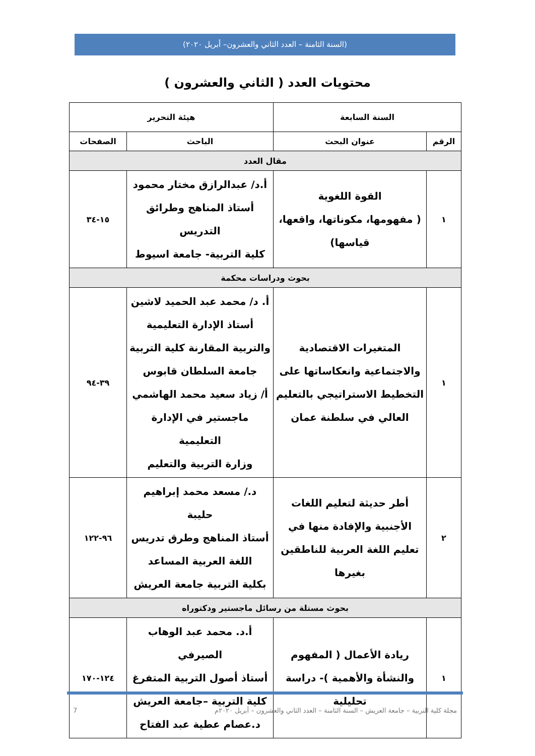(السنة الثامنة – العدد الثاني والعشرون– أبريل ٢٠٢٠)
محتويات العدد ( الثاني والعشرون )
| السنة السابعة | | هيئة التحرير | |
| --- | --- | --- | --- |
| الرقم | عنوان البحث | الباحث | الصفحات |
| مقال العدد | | | |
| ١ | القوة اللغوية ( مفهومها، مكوناتها، واقعها، قياسها) | أ.د/ عبدالرازق مختار محمود أستاذ المناهج وطرائق التدريس كلية التربية- جامعة اسيوط | ١٥-٣٤ |
| بحوث ودراسات محكمة | | | |
| ١ | المتغيرات الاقتصادية والاجتماعية وانعكاساتها على التخطيط الاستراتيجي بالتعليم العالي في سلطنة عمان | أ. د/ محمد عبد الحميد لاشين أستاذ الإدارة التعليمية والتربية المقارنة كلية التربية جامعة السلطان قابوس أ/ زياد سعيد محمد الهاشمي ماجستير في الإدارة التعليمية وزارة التربية والتعليم | ٣٩-٩٤ |
| ٢ | أطر حديثة لتعليم اللغات الأجنبية والإفادة منها في تعليم اللغة العربية للناطقين بغيرها | د./ مسعد محمد إبراهيم حليبة أستاذ المناهج وطرق تدريس اللغة العربية المساعد بكلية التربية جامعة العريش | ٩٦-١٢٢ |
| بحوث مستلة من رسائل ماجستير ودكتوراه | | | |
| ١ | ريادة الأعمال ( المفهوم والنشأة والأهمية )- دراسة تحليلية | أ.د. محمد عبد الوهاب الصيرفي أستاذ أصول التربية المتفرغ كلية التربية –جامعة العريش د.عصام عطية عبد الفتاح | ١٢٤-١٧٠ |
مجلة كلية التربية – جامعة العريش – السنة الثامنة – العدد الثاني والعشرون – أبريل ٢٠٢٠م 7